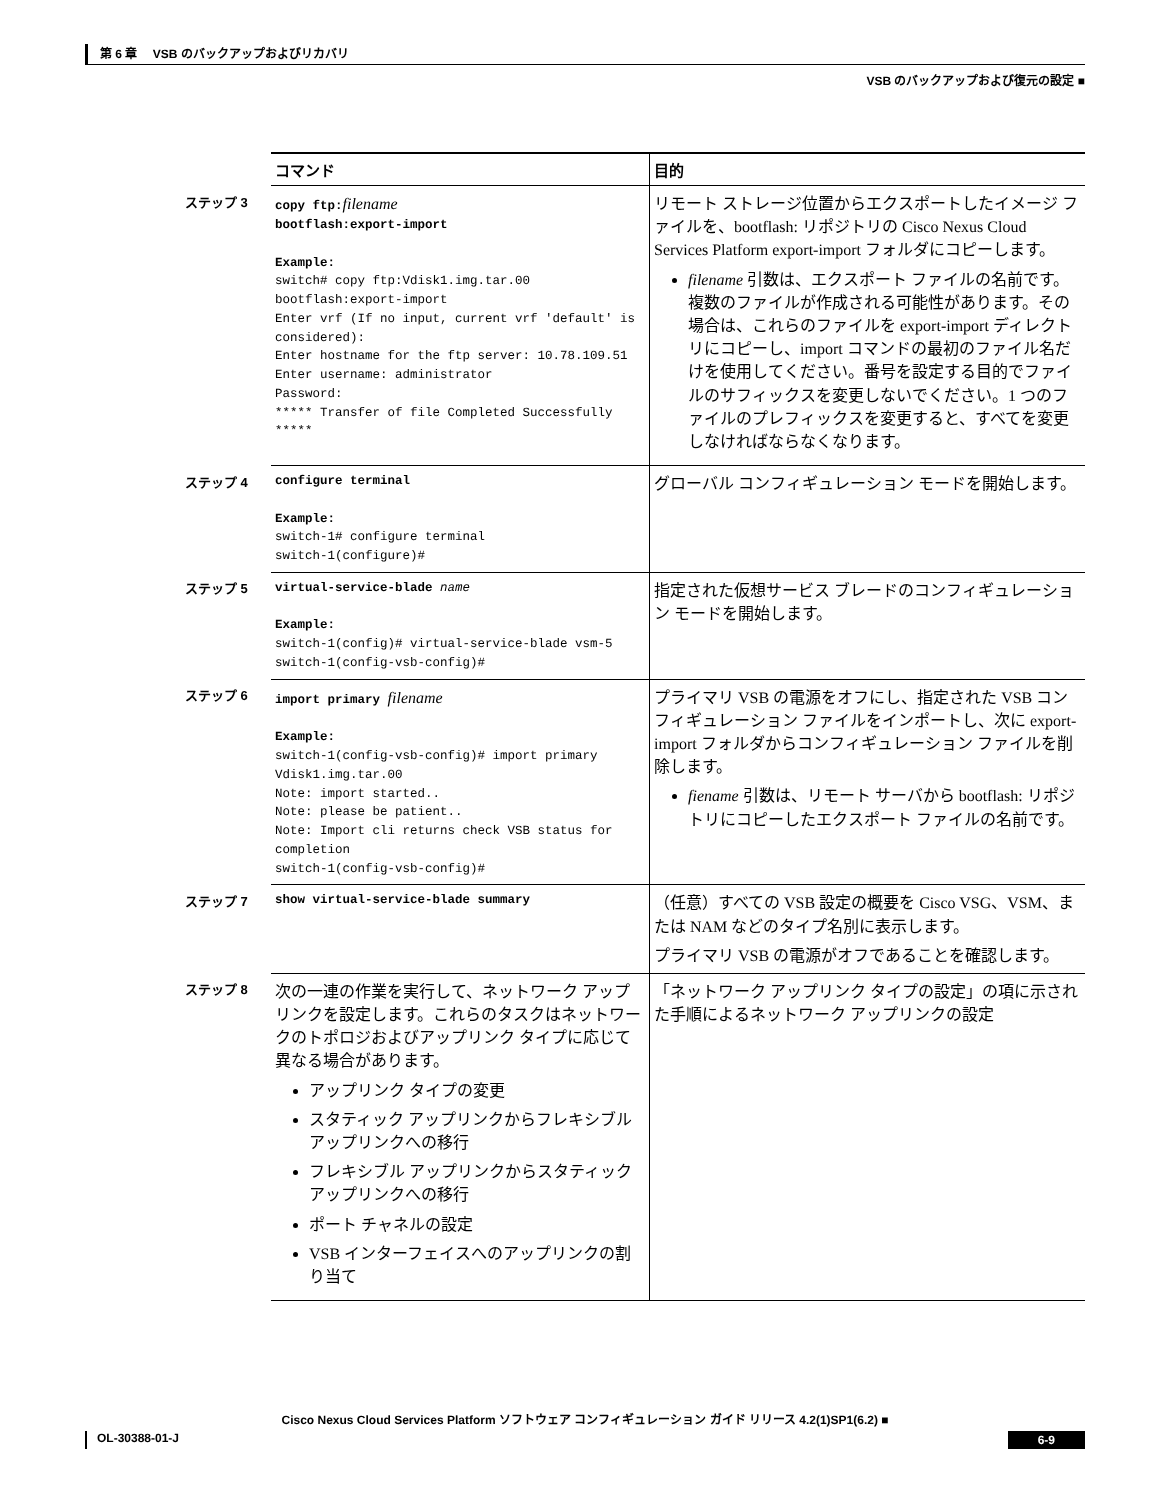第 6 章　 VSB のバックアップおよびリカバリ
VSB のバックアップおよび復元の設定 ■
| | コマンド | 目的 |
| --- | --- | --- |
| ステップ 3 | copy ftp: filename bootflash:export-import Example: switch# copy ftp:Vdisk1.img.tar.00 bootflash:export-import Enter vrf (If no input, current vrf 'default' is considered): Enter hostname for the ftp server: 10.78.109.51 Enter username: administrator Password: ***** Transfer of file Completed Successfully ***** | リモート ストレージ位置からエクスポートしたイメージ ファイルを、bootflash: リポジトリの Cisco Nexus Cloud Services Platform export-import フォルダにコピーします。 filename 引数は、エクスポート ファイルの名前です。複数のファイルが作成される可能性があります。その場合は、これらのファイルを export-import ディレクトリにコピーし、import コマンドの最初のファイル名だけを使用してください。番号を設定する目的でファイルのサフィックスを変更しないでください。1 つのファイルのプレフィックスを変更すると、すべてを変更しなければならなくなります。 |
| ステップ 4 | configure terminal Example: switch-1# configure terminal switch-1(configure)# | グローバル コンフィギュレーション モードを開始します。 |
| ステップ 5 | virtual-service-blade name Example: switch-1(config)# virtual-service-blade vsm-5 switch-1(config-vsb-config)# | 指定された仮想サービス ブレードのコンフィギュレーション モードを開始します。 |
| ステップ 6 | import primary filename Example: switch-1(config-vsb-config)# import primary Vdisk1.img.tar.00 Note: import started.. Note: please be patient.. Note: Import cli returns check VSB status for completion switch-1(config-vsb-config)# | プライマリ VSB の電源をオフにし、指定された VSB コンフィギュレーション ファイルをインポートし、次に export-import フォルダからコンフィギュレーション ファイルを削除します。 fiename 引数は、リモート サーバから bootflash: リポジトリにコピーしたエクスポート ファイルの名前です。 |
| ステップ 7 | show virtual-service-blade summary | （任意）すべての VSB 設定の概要を Cisco VSG、VSM、または NAM などのタイプ名別に表示します。 プライマリ VSB の電源がオフであることを確認します。 |
| ステップ 8 | 次の一連の作業を実行して、ネットワーク アップリンクを設定します。これらのタスクはネットワークのトポロジおよびアップリンク タイプに応じて異なる場合があります。 アップリンク タイプの変更 スタティック アップリンクからフレキシブル アップリンクへの移行 フレキシブル アップリンクからスタティック アップリンクへの移行 ポート チャネルの設定 VSB インターフェイスへのアップリンクの割り当て | 「ネットワーク アップリンク タイプの設定」の項に示された手順によるネットワーク アップリンクの設定 |
Cisco Nexus Cloud Services Platform ソフトウェア コンフィギュレーション ガイド リリース 4.2(1)SP1(6.2) ■
OL-30388-01-J 6-9